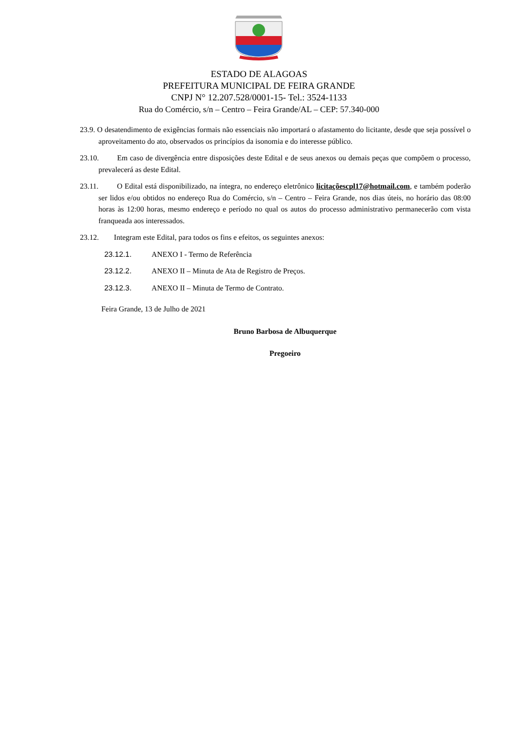ESTADO DE ALAGOAS
PREFEITURA MUNICIPAL DE FEIRA GRANDE
CNPJ N° 12.207.528/0001-15- Tel.: 3524-1133
Rua do Comércio, s/n – Centro – Feira Grande/AL – CEP: 57.340-000
23.9. O desatendimento de exigências formais não essenciais não importará o afastamento do licitante, desde que seja possível o aproveitamento do ato, observados os princípios da isonomia e do interesse público.
23.10. Em caso de divergência entre disposições deste Edital e de seus anexos ou demais peças que compõem o processo, prevalecerá as deste Edital.
23.11. O Edital está disponibilizado, na íntegra, no endereço eletrônico licitaçõescpl17@hotmail.com, e também poderão ser lidos e/ou obtidos no endereço Rua do Comércio, s/n – Centro – Feira Grande, nos dias úteis, no horário das 08:00 horas às 12:00 horas, mesmo endereço e período no qual os autos do processo administrativo permanecerão com vista franqueada aos interessados.
23.12. Integram este Edital, para todos os fins e efeitos, os seguintes anexos:
23.12.1. ANEXO I - Termo de Referência
23.12.2. ANEXO II – Minuta de Ata de Registro de Preços.
23.12.3. ANEXO II – Minuta de Termo de Contrato.
Feira Grande, 13 de Julho de 2021
Bruno Barbosa de Albuquerque
Pregoeiro